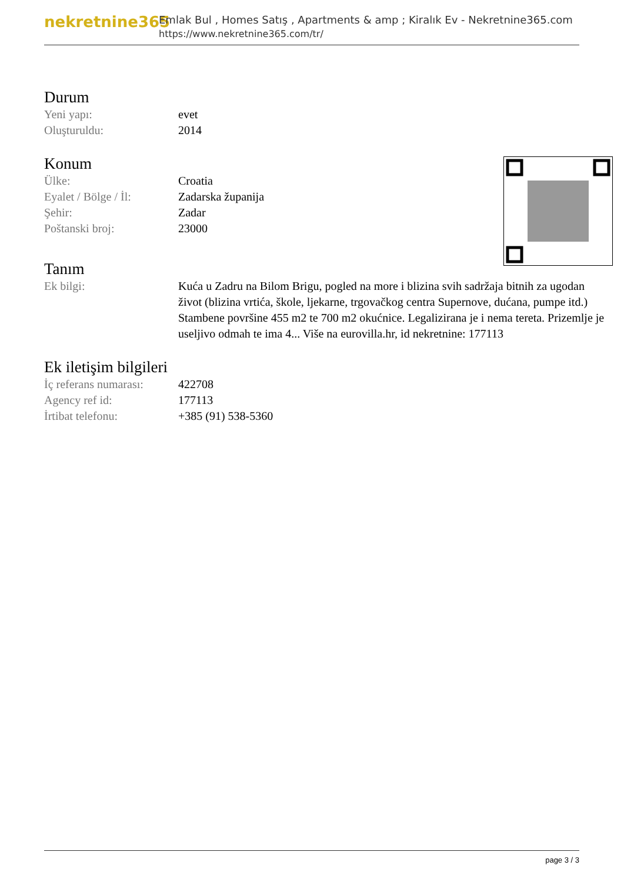nekretnine365
Emlak Bul , Homes Satış , Apartments & amp ; Kiralık Ev - Nekretnine365.com
https://www.nekretnine365.com/tr/
Durum
| Yeni yapı: | evet |
| Oluşturuldu: | 2014 |
Konum
| Ülke: | Croatia |
| Eyalet / Bölge / İl: | Zadarska županija |
| Şehir: | Zadar |
| Poštanski broj: | 23000 |
Tanım
| Ek bilgi: | Kuća u Zadru na Bilom Brigu, pogled na more i blizina svih sadržaja bitnih za ugodan život (blizina vrtića, škole, ljekarne, trgovačkog centra Supernove, dućana, pumpe itd.) Stambene površine 455 m2 te 700 m2 okućnice. Legalizirana je i nema tereta. Prizemlje je useljivo odmah te ima 4... Više na eurovilla.hr, id nekretnine: 177113 |
Ek iletişim bilgileri
| İç referans numarası: | 422708 |
| Agency ref id: | 177113 |
| İrtibat telefonu: | +385 (91) 538-5360 |
page 3 / 3